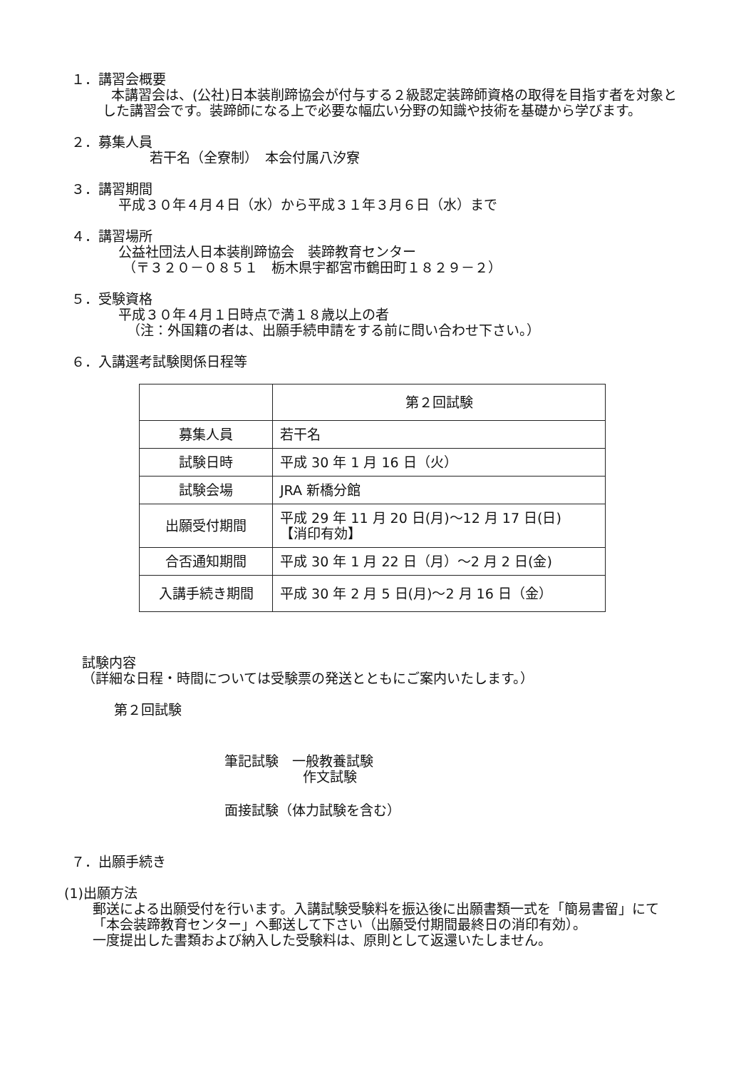１．講習会概要
本講習会は、(公社)日本装削蹄協会が付与する２級認定装蹄師資格の取得を目指す者を対象とした講習会です。装蹄師になる上で必要な幅広い分野の知識や技術を基礎から学びます。
２．募集人員
若干名（全寮制）　本会付属八汐寮
３．講習期間
平成３０年４月４日（水）から平成３１年３月６日（水）まで
４．講習場所
公益社団法人日本装削蹄協会　装蹄教育センター
（〒３２０－０８５１　栃木県宇都宮市鶴田町１８２９－２）
５．受験資格
平成３０年４月１日時点で満１８歳以上の者
（注：外国籍の者は、出願手続申請をする前に問い合わせ下さい。）
６．入講選考試験関係日程等
| | 第２回試験 |
| 募集人員 | 若干名 |
| 試験日時 | 平成 30 年 1 月 16 日（火） |
| 試験会場 | JRA 新橋分館 |
| 出願受付期間 | 平成 29 年 11 月 20 日(月)～12 月 17 日(日) 【消印有効】 |
| 合否通知期間 | 平成 30 年 1 月 22 日（月）～2 月 2 日(金) |
| 入講手続き期間 | 平成 30 年 2 月 5 日(月)～2 月 16 日（金） |
試験内容
（詳細な日程・時間については受験票の発送とともにご案内いたします。）
第２回試験
筆記試験　一般教養試験
作文試験
面接試験（体力試験を含む）
７．出願手続き
(1)出願方法
郵送による出願受付を行います。入講試験受験料を振込後に出願書類一式を「簡易書留」にて「本会装蹄教育センター」へ郵送して下さい（出願受付期間最終日の消印有効）。
一度提出した書類および納入した受験料は、原則として返還いたしません。